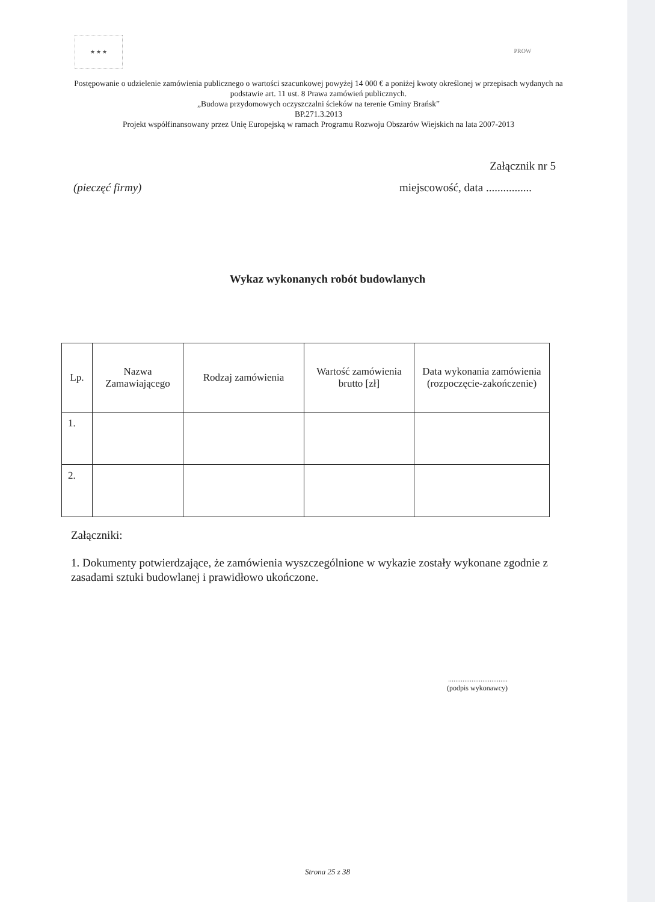★ ★ ★ PROW
Postępowanie o udzielenie zamówienia publicznego o wartości szacunkowej powyżej 14 000 € a poniżej kwoty określonej w przepisach wydanych na podstawie art. 11 ust. 8 Prawa zamówień publicznych.
„Budowa przydomowych oczyszczalni ścieków na terenie Gminy Brańsk”
BP.271.3.2013
Projekt współfinansowany przez Unię Europejską w ramach Programu Rozwoju Obszarów Wiejskich na lata 2007-2013
Załącznik nr 5
(pieczęć firmy) miejscowość, data ................
Wykaz wykonanych robót budowlanych
| Lp. | Nazwa Zamawiającego | Rodzaj zamówienia | Wartość zamówienia brutto [zł] | Data wykonania zamówienia (rozpoczęcie-zakończenie) |
| --- | --- | --- | --- | --- |
| 1. | | | | |
| 2. | | | | |
Załączniki:
1. Dokumenty potwierdzające, że zamówienia wyszczególnione w wykazie zostały wykonane zgodnie z zasadami sztuki budowlanej i prawidłowo ukończone.
.................................
(podpis wykonawcy)
Strona 25 z 38